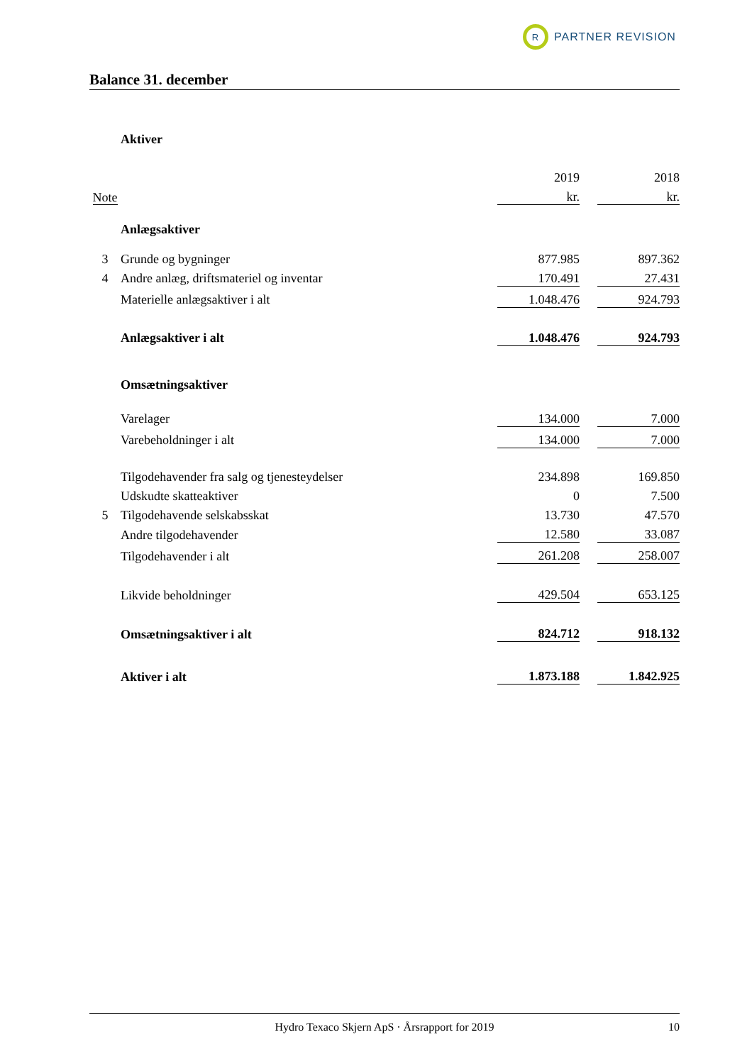R
PARTNER REVISION
Balance 31. december
| | Aktiver | | | |
| | | 2019 | | 2018 |
| Note | | kr. | | kr. |
| | Anlægsaktiver | | | |
| 3 | Grunde og bygninger | 877.985 | | 897.362 |
| 4 | Andre anlæg, driftsmateriel og inventar | 170.491 | | 27.431 |
| | Materielle anlægsaktiver i alt | 1.048.476 | | 924.793 |
| | Anlægsaktiver i alt | 1.048.476 | | 924.793 |
| | Omsætningsaktiver | | | |
| | Varelager | 134.000 | | 7.000 |
| | Varebeholdninger i alt | 134.000 | | 7.000 |
| | Tilgodehavender fra salg og tjenesteydelser | 234.898 | | 169.850 |
| | Udskudte skatteaktiver | 0 | | 7.500 |
| 5 | Tilgodehavende selskabsskat | 13.730 | | 47.570 |
| | Andre tilgodehavender | 12.580 | | 33.087 |
| | Tilgodehavender i alt | 261.208 | | 258.007 |
| | Likvide beholdninger | 429.504 | | 653.125 |
| | Omsætningsaktiver i alt | 824.712 | | 918.132 |
| | Aktiver i alt | 1.873.188 | | 1.842.925 |
Hydro Texaco Skjern ApS · Årsrapport for 2019 10